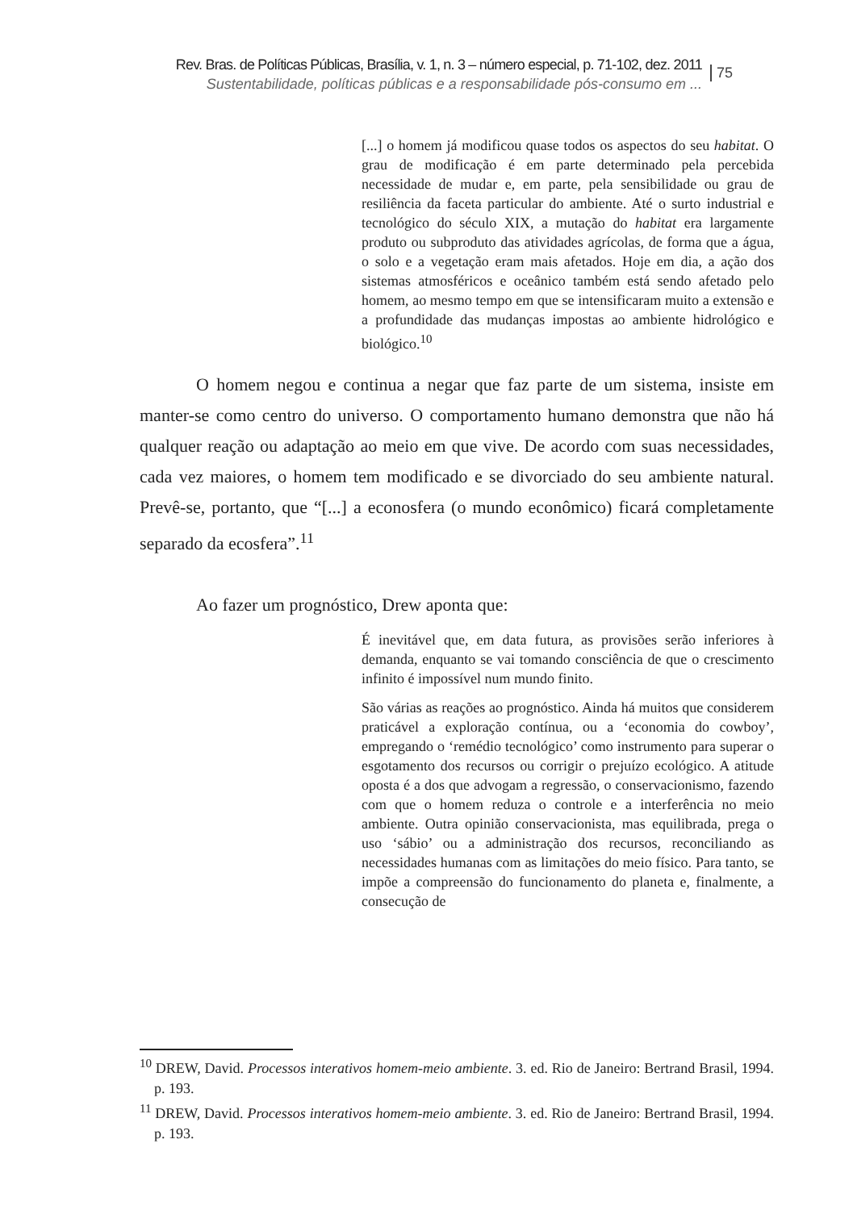Rev. Bras. de Políticas Públicas, Brasília, v. 1, n. 3 – número especial, p. 71-102, dez. 2011
Sustentabilidade, políticas públicas e a responsabilidade pós-consumo em ...
75
[...] o homem já modificou quase todos os aspectos do seu habitat. O grau de modificação é em parte determinado pela percebida necessidade de mudar e, em parte, pela sensibilidade ou grau de resiliência da faceta particular do ambiente. Até o surto industrial e tecnológico do século XIX, a mutação do habitat era largamente produto ou subproduto das atividades agrícolas, de forma que a água, o solo e a vegetação eram mais afetados. Hoje em dia, a ação dos sistemas atmosféricos e oceânico também está sendo afetado pelo homem, ao mesmo tempo em que se intensificaram muito a extensão e a profundidade das mudanças impostas ao ambiente hidrológico e biológico.<sup>10</sup>
O homem negou e continua a negar que faz parte de um sistema, insiste em manter-se como centro do universo. O comportamento humano demonstra que não há qualquer reação ou adaptação ao meio em que vive. De acordo com suas necessidades, cada vez maiores, o homem tem modificado e se divorciado do seu ambiente natural. Prevê-se, portanto, que “[...] a econosfera (o mundo econômico) ficará completamente separado da ecosfera”.<sup>11</sup>
Ao fazer um prognóstico, Drew aponta que:
É inevitável que, em data futura, as provisões serão inferiores à demanda, enquanto se vai tomando consciência de que o crescimento infinito é impossível num mundo finito.
São várias as reações ao prognóstico. Ainda há muitos que considerem praticável a exploração contínua, ou a ‘economia do cowboy’, empregando o ‘remédio tecnológico’ como instrumento para superar o esgotamento dos recursos ou corrigir o prejuízo ecológico. A atitude oposta é a dos que advogam a regressão, o conservacionismo, fazendo com que o homem reduza o controle e a interferência no meio ambiente. Outra opinião conservacionista, mas equilibrada, prega o uso ‘sábio’ ou a administração dos recursos, reconciliando as necessidades humanas com as limitações do meio físico. Para tanto, se impõe a compreensão do funcionamento do planeta e, finalmente, a consecução de
<sup>10</sup> DREW, David. Processos interativos homem-meio ambiente. 3. ed. Rio de Janeiro: Bertrand Brasil, 1994. p. 193.
<sup>11</sup> DREW, David. Processos interativos homem-meio ambiente. 3. ed. Rio de Janeiro: Bertrand Brasil, 1994. p. 193.